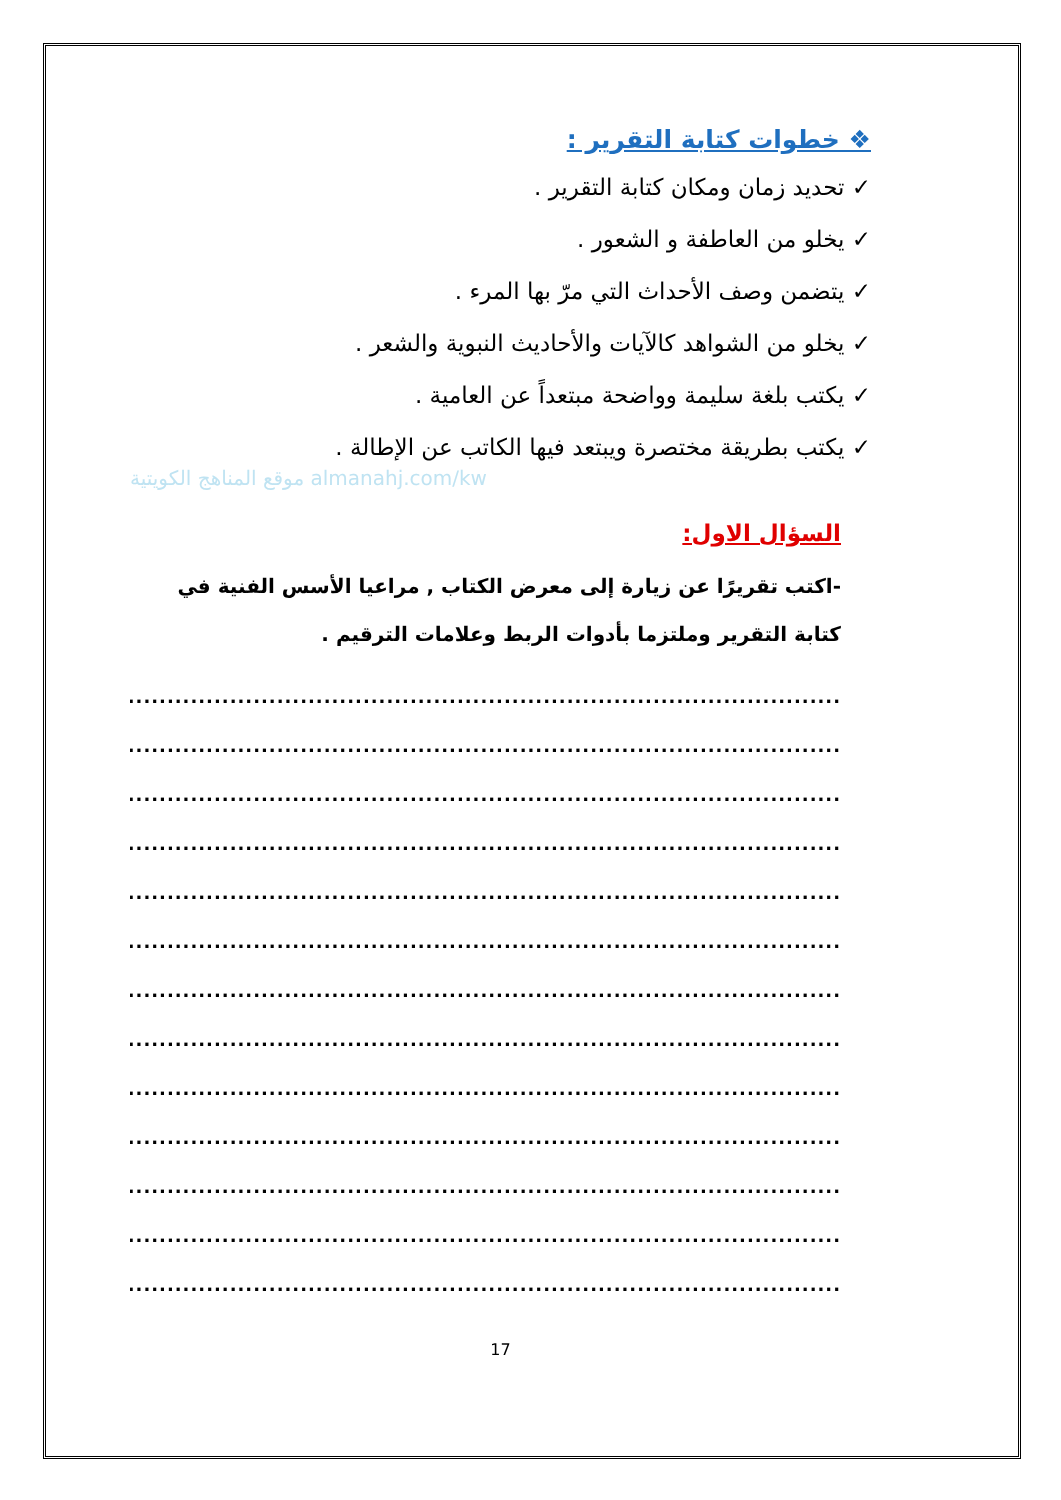❖ خطوات كتابة التقرير :
✓ تحديد زمان ومكان كتابة التقرير .
✓ يخلو من العاطفة و الشعور .
✓ يتضمن وصف الأحداث التي مرّ بها المرء .
✓ يخلو من الشواهد كالآيات والأحاديث النبوية والشعر .
✓ يكتب بلغة سليمة وواضحة مبتعداً عن العامية .
✓ يكتب بطريقة مختصرة ويبتعد فيها الكاتب عن الإطالة .
موقع المناهج الكويتية almanahj.com/kw
السؤال الاول:
-اكتب تقريرًا عن زيارة إلى معرض الكتاب , مراعيا الأسس الفنية في كتابة التقرير وملتزما بأدوات الربط وعلامات الترقيم .
..................................................................................................
..................................................................................................
..................................................................................................
..................................................................................................
..................................................................................................
..................................................................................................
..................................................................................................
..................................................................................................
..................................................................................................
..................................................................................................
..................................................................................................
..................................................................................................
.................................................................................................
17